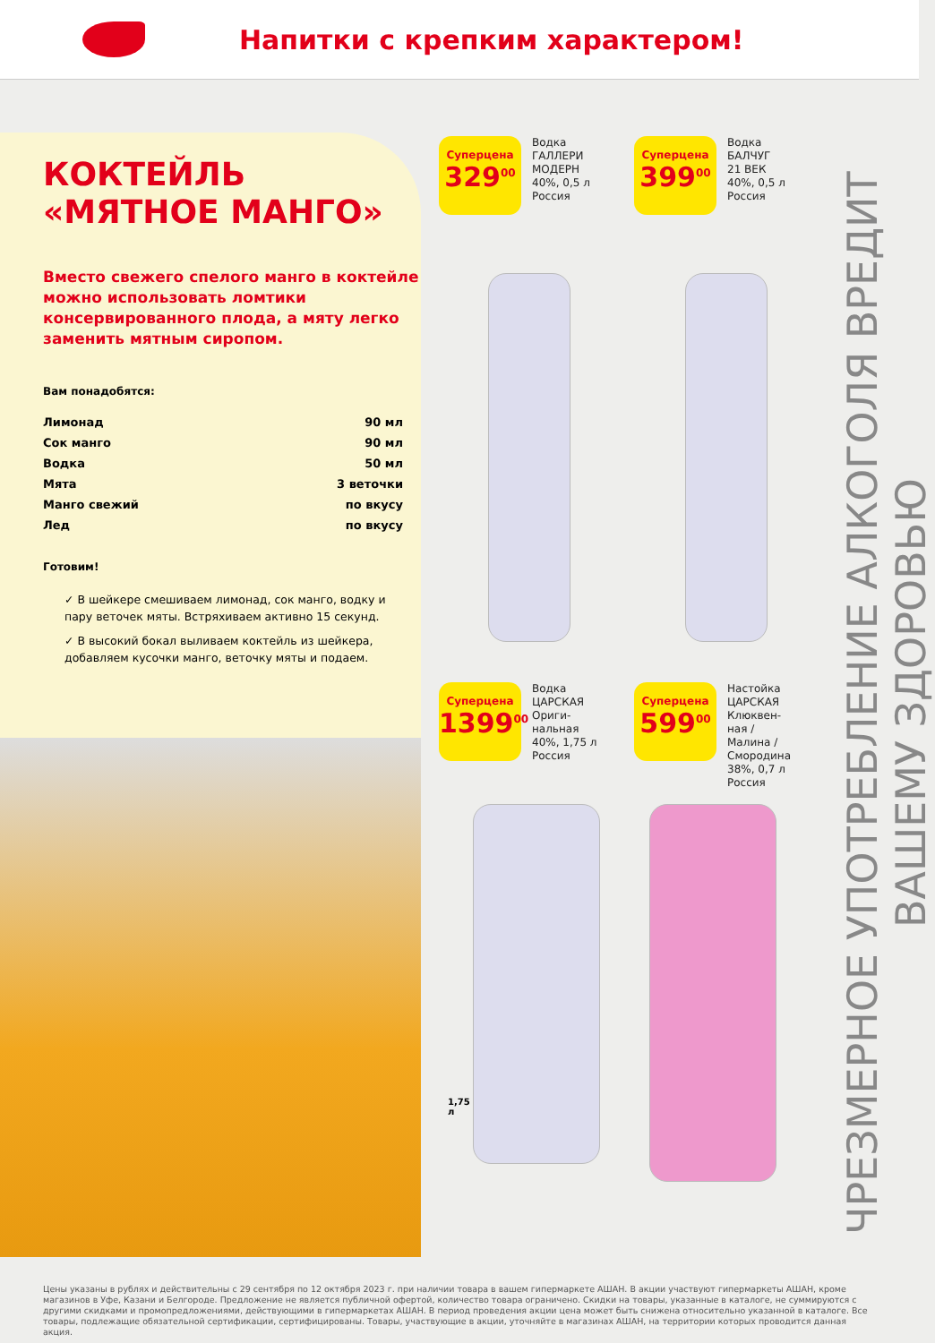Напитки с крепким характером!
КОКТЕЙЛЬ
«МЯТНОЕ МАНГО»
Вместо свежего спелого манго в коктейле можно использовать ломтики консервированного плода, а мяту легко заменить мятным сиропом.
Вам понадобятся:
Лимонад 90 мл
Сок манго 90 мл
Водка 50 мл
Мята 3 веточки
Манго свежий по вкусу
Лед по вкусу
Готовим!
✓ В шейкере смешиваем лимонад, сок манго, водку и пару веточек мяты. Встряхиваем активно 15 секунд.
✓ В высокий бокал выливаем коктейль из шейкера, добавляем кусочки манго, веточку мяты и подаем.
Суперцена
329<sup>00</sup>
Водка
ГАЛЛЕРИ
МОДЕРН
40%, 0,5 л
Россия
Суперцена
399<sup>00</sup>
Водка
БАЛЧУГ
21 ВЕК
40%, 0,5 л
Россия
Суперцена
1399<sup>00</sup>
Водка
ЦАРСКАЯ
Ориги-
нальная
40%, 1,75 л
Россия
Суперцена
599<sup>00</sup>
Настойка
ЦАРСКАЯ
Клюквен-
ная /
Малина /
Смородина
38%, 0,7 л
Россия
1,75
л
ЧРЕЗМЕРНОЕ УПОТРЕБЛЕНИЕ АЛКОГОЛЯ ВРЕДИТ ВАШЕМУ ЗДОРОВЬЮ
Цены указаны в рублях и действительны с 29 сентября по 12 октября 2023 г. при наличии товара в вашем гипермаркете АШАН. В акции участвуют гипермаркеты АШАН, кроме магазинов в Уфе, Казани и Белгороде. Предложение не является публичной офертой, количество товара ограничено. Скидки на товары, указанные в каталоге, не суммируются с другими скидками и промопредложениями, действующими в гипермаркетах АШАН. В период проведения акции цена может быть снижена относительно указанной в каталоге. Все товары, подлежащие обязательной сертификации, сертифицированы. Товары, участвующие в акции, уточняйте в магазинах АШАН, на территории которых проводится данная акция.